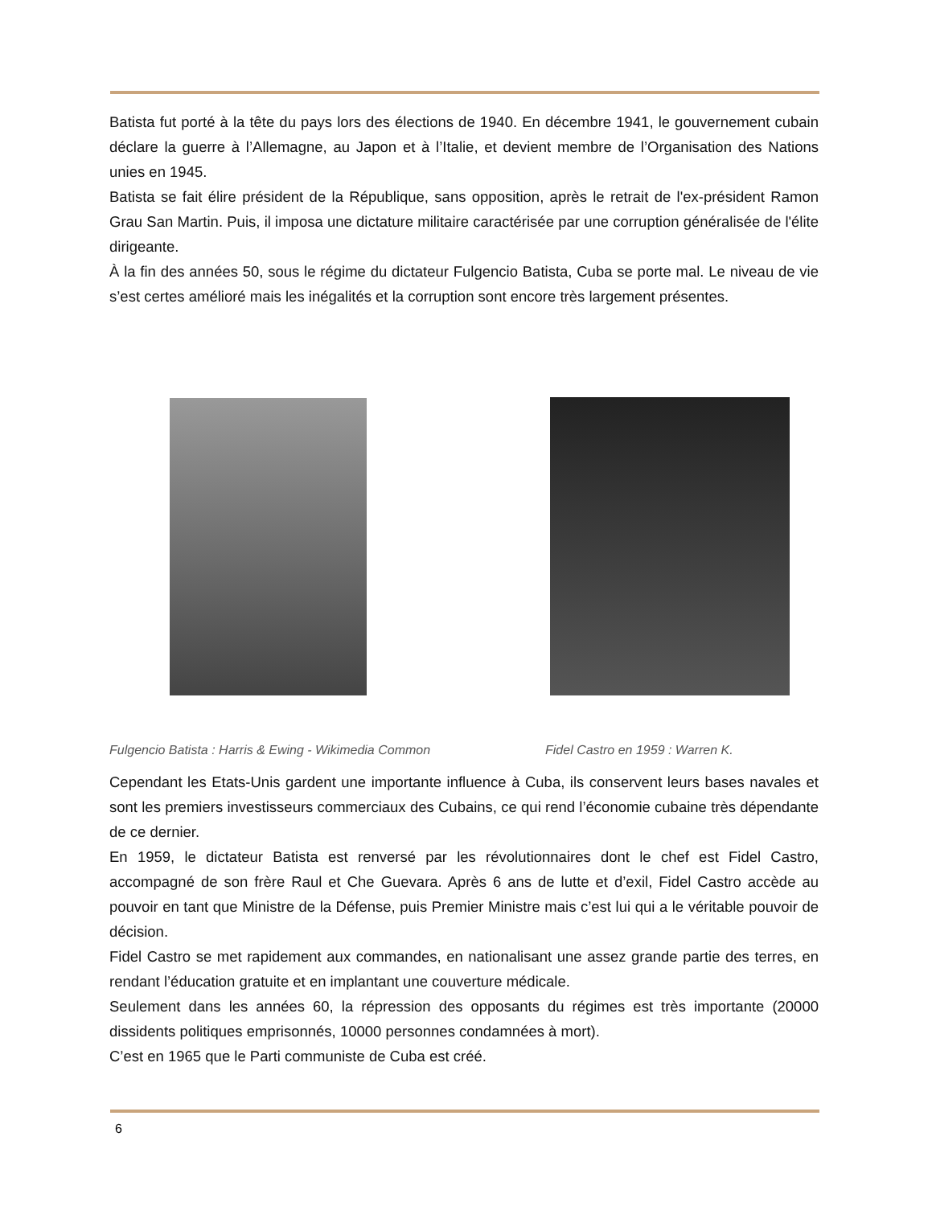Batista fut porté à la tête du pays lors des élections de 1940. En décembre 1941, le gouvernement cubain déclare la guerre à l’Allemagne, au Japon et à l’Italie, et devient membre de l’Organisation des Nations unies en 1945.
Batista se fait élire président de la République, sans opposition, après le retrait de l'ex-président Ramon Grau San Martin. Puis, il imposa une dictature militaire caractérisée par une corruption généralisée de l'élite dirigeante.
À la fin des années 50, sous le régime du dictateur Fulgencio Batista, Cuba se porte mal. Le niveau de vie s’est certes amélioré mais les inégalités et la corruption sont encore très largement présentes.
Fulgencio Batista : Harris & Ewing - Wikimedia Common
Fidel Castro en 1959 : Warren K.
Cependant les Etats-Unis gardent une importante influence à Cuba, ils conservent leurs bases navales et sont les premiers investisseurs commerciaux des Cubains, ce qui rend l’économie cubaine très dépendante de ce dernier.
En 1959, le dictateur Batista est renversé par les révolutionnaires dont le chef est Fidel Castro, accompagné de son frère Raul et Che Guevara. Après 6 ans de lutte et d’exil, Fidel Castro accède au pouvoir en tant que Ministre de la Défense, puis Premier Ministre mais c’est lui qui a le véritable pouvoir de décision.
Fidel Castro se met rapidement aux commandes, en nationalisant une assez grande partie des terres, en rendant l’éducation gratuite et en implantant une couverture médicale.
Seulement dans les années 60, la répression des opposants du régimes est très importante (20000 dissidents politiques emprisonnés, 10000 personnes condamnées à mort).
C’est en 1965 que le Parti communiste de Cuba est créé.
6